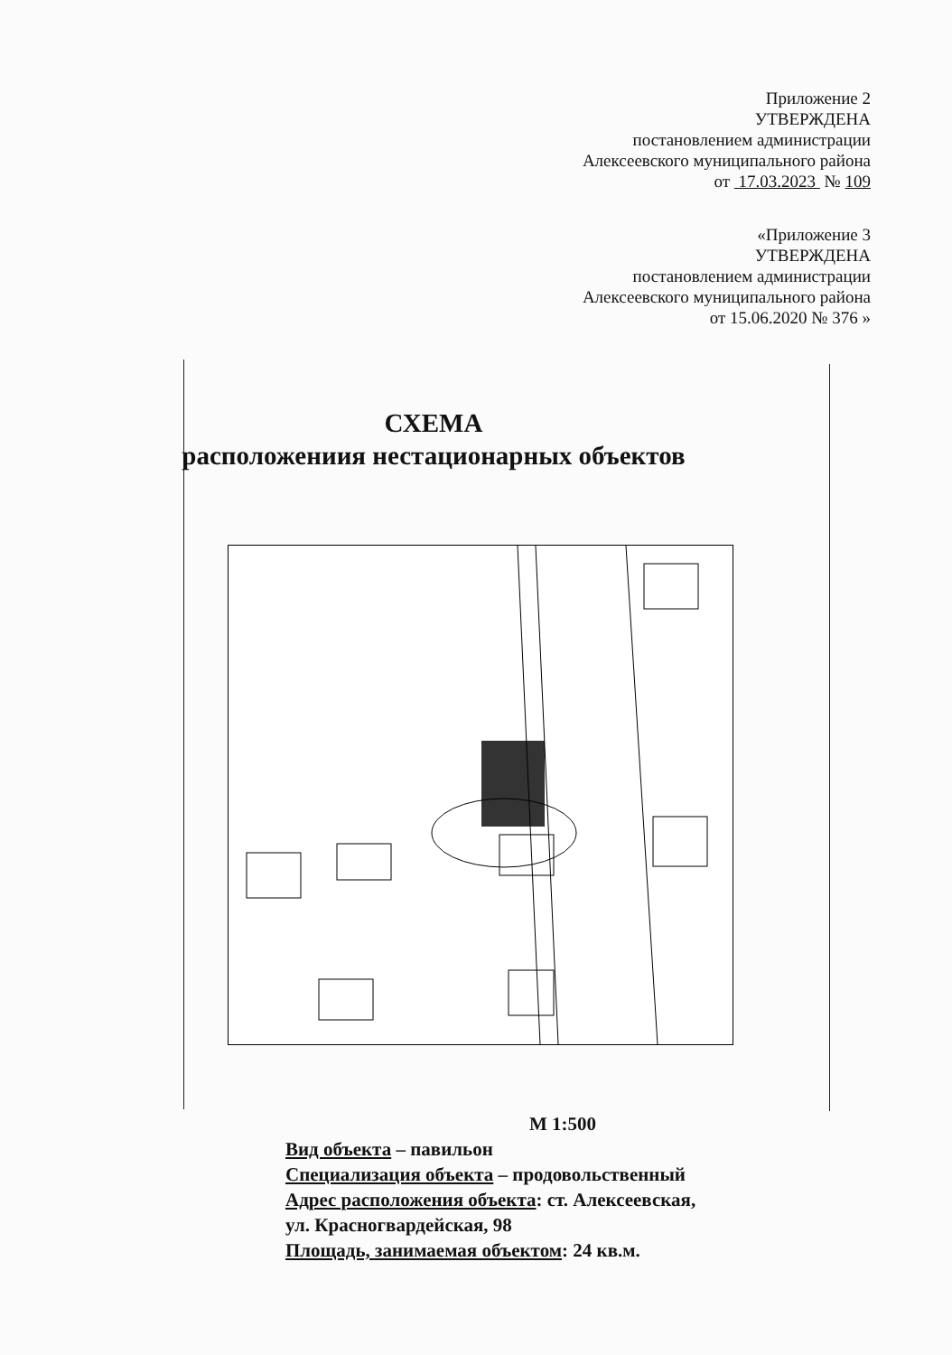Приложение 2
УТВЕРЖДЕНА
постановлением администрации
Алексеевского муниципального района
от 17.03.2023 № 109
«Приложение 3
УТВЕРЖДЕНА
постановлением администрации
Алексеевского муниципального района
от 15.06.2020 № 376 »
СХЕМА
расположениия нестационарных объектов
М 1:500
Вид объекта – павильон
Специализация объекта – продовольственный
Адрес расположения объекта: ст. Алексеевская,
ул. Красногвардейская, 98
Площадь, занимаемая объектом: 24 кв.м.